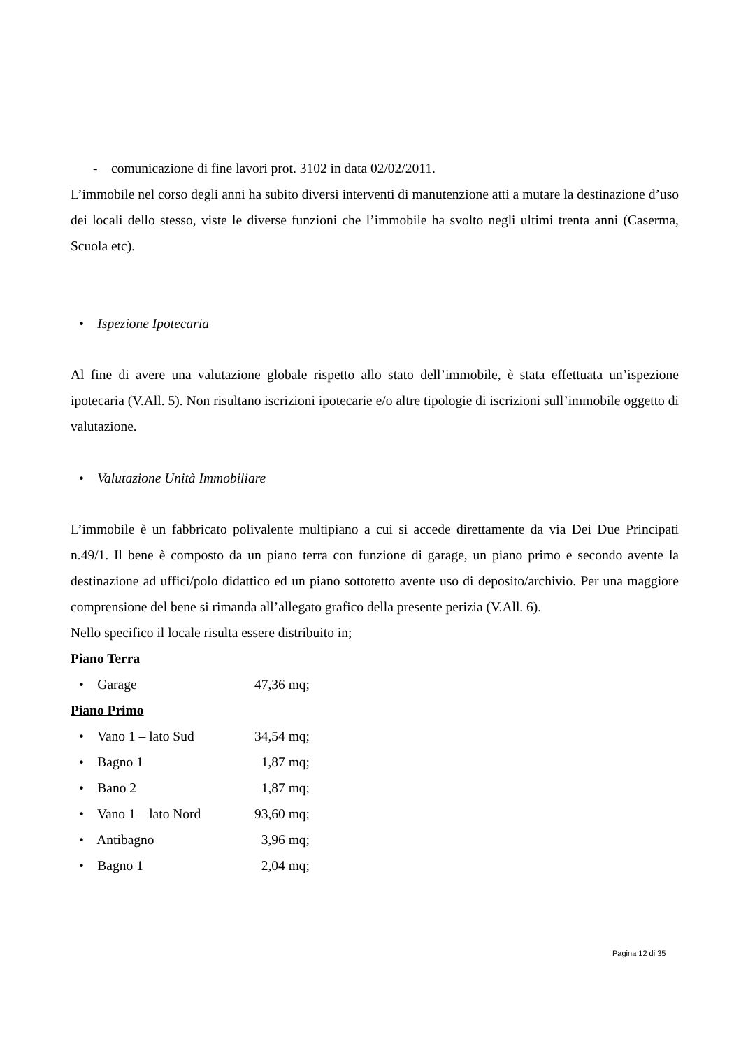- comunicazione di fine lavori prot. 3102 in data 02/02/2011.
L’immobile nel corso degli anni ha subito diversi interventi di manutenzione atti a mutare la destinazione d’uso dei locali dello stesso, viste le diverse funzioni che l’immobile ha svolto negli ultimi trenta anni (Caserma, Scuola etc).
• Ispezione Ipotecaria
Al fine di avere una valutazione globale rispetto allo stato dell’immobile, è stata effettuata un’ispezione ipotecaria (V.All. 5). Non risultano iscrizioni ipotecarie e/o altre tipologie di iscrizioni sull’immobile oggetto di valutazione.
• Valutazione Unità Immobiliare
L’immobile è un fabbricato polivalente multipiano a cui si accede direttamente da via Dei Due Principati n.49/1. Il bene è composto da un piano terra con funzione di garage, un piano primo e secondo avente la destinazione ad uffici/polo didattico ed un piano sottotetto avente uso di deposito/archivio. Per una maggiore comprensione del bene si rimanda all’allegato grafico della presente perizia (V.All. 6).
Nello specifico il locale risulta essere distribuito in;
Piano Terra
• Garage 47,36 mq;
Piano Primo
• Vano 1 – lato Sud 34,54 mq;
• Bagno 1 1,87 mq;
• Bano 2 1,87 mq;
• Vano 1 – lato Nord 93,60 mq;
• Antibagno 3,96 mq;
• Bagno 1 2,04 mq;
Pagina 12 di 35